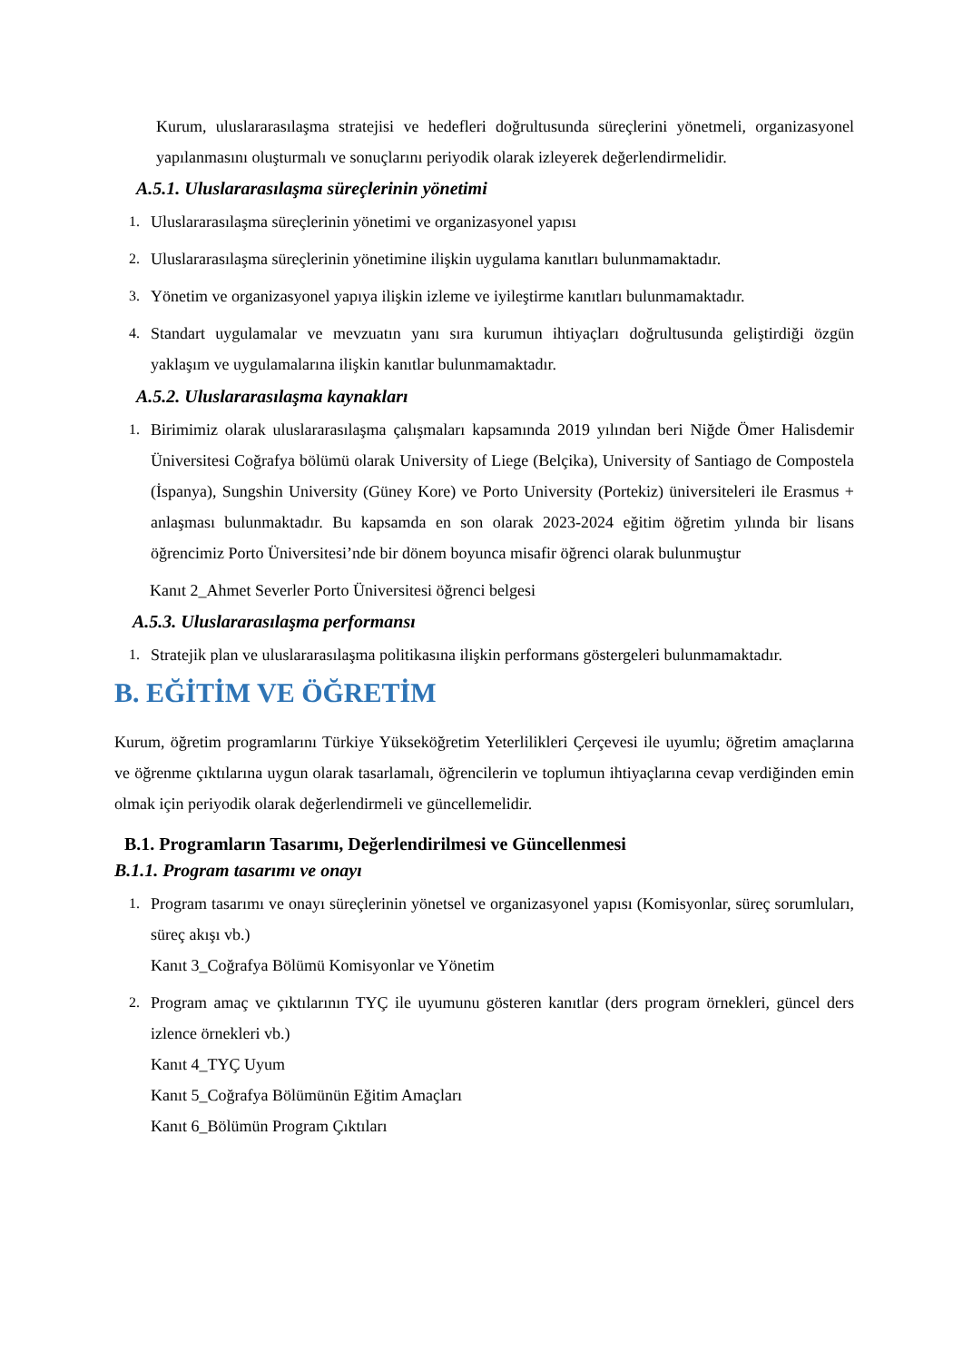Kurum, uluslararasılaşma stratejisi ve hedefleri doğrultusunda süreçlerini yönetmeli, organizasyonel yapılanmasını oluşturmalı ve sonuçlarını periyodik olarak izleyerek değerlendirmelidir.
A.5.1. Uluslararasılaşma süreçlerinin yönetimi
1. Uluslararasılaşma süreçlerinin yönetimi ve organizasyonel yapısı
2. Uluslararasılaşma süreçlerinin yönetimine ilişkin uygulama kanıtları bulunmamaktadır.
3. Yönetim ve organizasyonel yapıya ilişkin izleme ve iyileştirme kanıtları bulunmamaktadır.
4. Standart uygulamalar ve mevzuatın yanı sıra kurumun ihtiyaçları doğrultusunda geliştirdiği özgün yaklaşım ve uygulamalarına ilişkin kanıtlar bulunmamaktadır.
A.5.2. Uluslararasılaşma kaynakları
1. Birimimiz olarak uluslararasılaşma çalışmaları kapsamında 2019 yılından beri Niğde Ömer Halisdemir Üniversitesi Coğrafya bölümü olarak University of Liege (Belçika), University of Santiago de Compostela (İspanya), Sungshin University (Güney Kore) ve Porto University (Portekiz) üniversiteleri ile Erasmus + anlaşması bulunmaktadır. Bu kapsamda en son olarak 2023-2024 eğitim öğretim yılında bir lisans öğrencimiz Porto Üniversitesi’nde bir dönem boyunca misafir öğrenci olarak bulunmuştur
Kanıt 2_Ahmet Severler Porto Üniversitesi öğrenci belgesi
A.5.3. Uluslararasılaşma performansı
1. Stratejik plan ve uluslararasılaşma politikasına ilişkin performans göstergeleri bulunmamaktadır.
B. EĞİTİM VE ÖĞRETİM
Kurum, öğretim programlarını Türkiye Yükseköğretim Yeterlilikleri Çerçevesi ile uyumlu; öğretim amaçlarına ve öğrenme çıktılarına uygun olarak tasarlamalı, öğrencilerin ve toplumun ihtiyaçlarına cevap verdiğinden emin olmak için periyodik olarak değerlendirmeli ve güncellemelidir.
B.1. Programların Tasarımı, Değerlendirilmesi ve Güncellenmesi
B.1.1. Program tasarımı ve onayı
1. Program tasarımı ve onayı süreçlerinin yönetsel ve organizasyonel yapısı (Komisyonlar, süreç sorumluları, süreç akışı vb.)
Kanıt 3_Coğrafya Bölümü Komisyonlar ve Yönetim
2. Program amaç ve çıktılarının TYÇ ile uyumunu gösteren kanıtlar (ders program örnekleri, güncel ders izlence örnekleri vb.)
Kanıt 4_TYÇ Uyum
Kanıt 5_Coğrafya Bölümünün Eğitim Amaçları
Kanıt 6_Bölümün Program Çıktıları